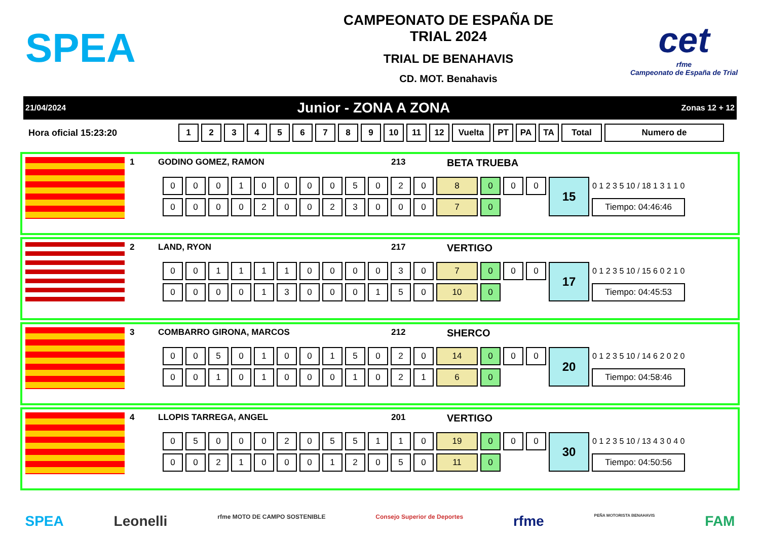SPEA
CAMPEONATO DE ESPAÑA DE
TRIAL 2024
TRIAL DE BENAHAVIS
CD. MOT. Benahavis
cet
rfme
Campeonato de España de Trial
21/04/2024 Junior - ZONA A ZONA Zonas 12 + 12
| Hora oficial 15:23:20 | 1 | 2 | 3 | 4 | 5 | 6 | 7 | 8 | 9 | 10 | 11 | 12 | Vuelta | PT | PA | TA | Total | Numero de |
1 GODINO GOMEZ, RAMON 213 BETA TRUEBA
| 0 | 0 | 0 | 1 | 0 | 0 | 0 | 0 | 5 | 0 | 2 | 0 | 8 | 0 | 0 | 0 | 15 | 0 1 2 3 5 10 / 18 1 3 1 1 0 |
| 0 | 0 | 0 | 0 | 2 | 0 | 0 | 2 | 3 | 0 | 0 | 0 | 7 | 0 | | | | Tiempo: 04:46:46 |
2 LAND, RYON 217 VERTIGO
| 0 | 0 | 1 | 1 | 1 | 1 | 0 | 0 | 0 | 0 | 3 | 0 | 7 | 0 | 0 | 0 | 17 | 0 1 2 3 5 10 / 15 6 0 2 1 0 |
| 0 | 0 | 0 | 0 | 1 | 3 | 0 | 0 | 0 | 1 | 5 | 0 | 10 | 0 | | | | Tiempo: 04:45:53 |
3 COMBARRO GIRONA, MARCOS 212 SHERCO
| 0 | 0 | 5 | 0 | 1 | 0 | 0 | 1 | 5 | 0 | 2 | 0 | 14 | 0 | 0 | 0 | 20 | 0 1 2 3 5 10 / 14 6 2 0 2 0 |
| 0 | 0 | 1 | 0 | 1 | 0 | 0 | 0 | 1 | 0 | 2 | 1 | 6 | 0 | | | | Tiempo: 04:58:46 |
4 LLOPIS TARREGA, ANGEL 201 VERTIGO
| 0 | 5 | 0 | 0 | 0 | 2 | 0 | 5 | 5 | 1 | 1 | 0 | 19 | 0 | 0 | 0 | 30 | 0 1 2 3 5 10 / 13 4 3 0 4 0 |
| 0 | 0 | 2 | 1 | 0 | 0 | 0 | 1 | 2 | 0 | 5 | 0 | 11 | 0 | | | | Tiempo: 04:50:56 |
SPEA Leonelli rfme MOTO DE CAMPO SOSTENIBLE Consejo Superior de Deportes rfme PEÑA MOTORISTA BENAHAVIS FAM